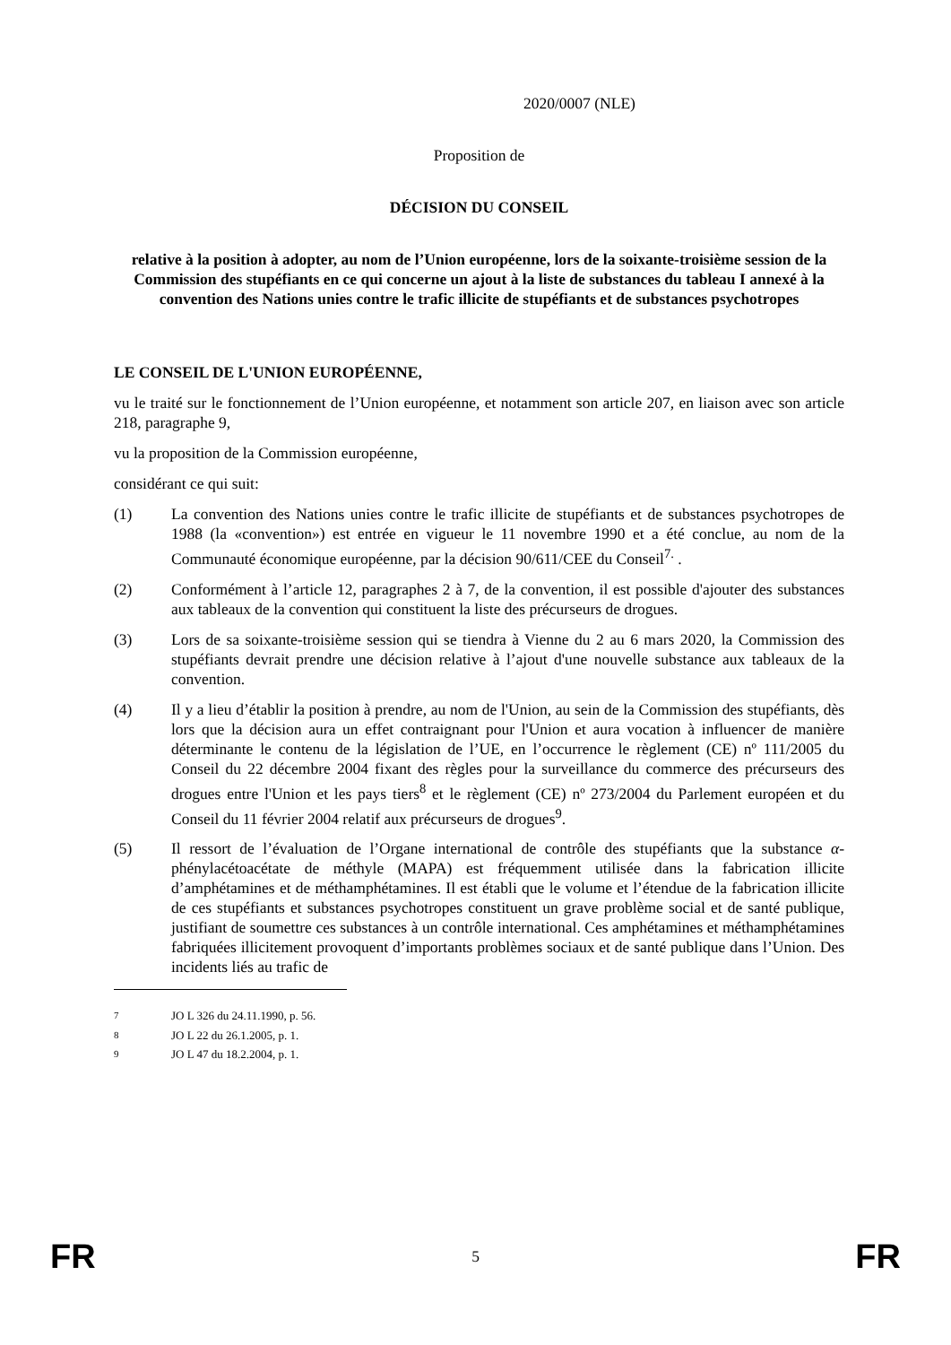2020/0007 (NLE)
Proposition de
DÉCISION DU CONSEIL
relative à la position à adopter, au nom de l’Union européenne, lors de la soixante-troisième session de la Commission des stupéfiants en ce qui concerne un ajout à la liste de substances du tableau I annexé à la convention des Nations unies contre le trafic illicite de stupéfiants et de substances psychotropes
LE CONSEIL DE L'UNION EUROPÉENNE,
vu le traité sur le fonctionnement de l’Union européenne, et notamment son article 207, en liaison avec son article 218, paragraphe 9,
vu la proposition de la Commission européenne,
considérant ce qui suit:
(1) La convention des Nations unies contre le trafic illicite de stupéfiants et de substances psychotropes de 1988 (la «convention») est entrée en vigueur le 11 novembre 1990 et a été conclue, au nom de la Communauté économique européenne, par la décision 90/611/CEE du Conseil<sup>7.</sup> .
(2) Conformément à l’article 12, paragraphes 2 à 7, de la convention, il est possible d'ajouter des substances aux tableaux de la convention qui constituent la liste des précurseurs de drogues.
(3) Lors de sa soixante-troisième session qui se tiendra à Vienne du 2 au 6 mars 2020, la Commission des stupéfiants devrait prendre une décision relative à l’ajout d'une nouvelle substance aux tableaux de la convention.
(4) Il y a lieu d’établir la position à prendre, au nom de l'Union, au sein de la Commission des stupéfiants, dès lors que la décision aura un effet contraignant pour l'Union et aura vocation à influencer de manière déterminante le contenu de la législation de l’UE, en l’occurrence le règlement (CE) nº 111/2005 du Conseil du 22 décembre 2004 fixant des règles pour la surveillance du commerce des précurseurs des drogues entre l'Union et les pays tiers<sup>8</sup> et le règlement (CE) nº 273/2004 du Parlement européen et du Conseil du 11 février 2004 relatif aux précurseurs de drogues<sup>9</sup>.
(5) Il ressort de l’évaluation de l’Organe international de contrôle des stupéfiants que la substance α-phénylacétoacétate de méthyle (MAPA) est fréquemment utilisée dans la fabrication illicite d’amphétamines et de méthamphétamines. Il est établi que le volume et l’étendue de la fabrication illicite de ces stupéfiants et substances psychotropes constituent un grave problème social et de santé publique, justifiant de soumettre ces substances à un contrôle international. Ces amphétamines et méthamphétamines fabriquées illicitement provoquent d’importants problèmes sociaux et de santé publique dans l’Union. Des incidents liés au trafic de
<sup>7</sup> JO L 326 du 24.11.1990, p. 56.
<sup>8</sup> JO L 22 du 26.1.2005, p. 1.
<sup>9</sup> JO L 47 du 18.2.2004, p. 1.
FR 5 FR